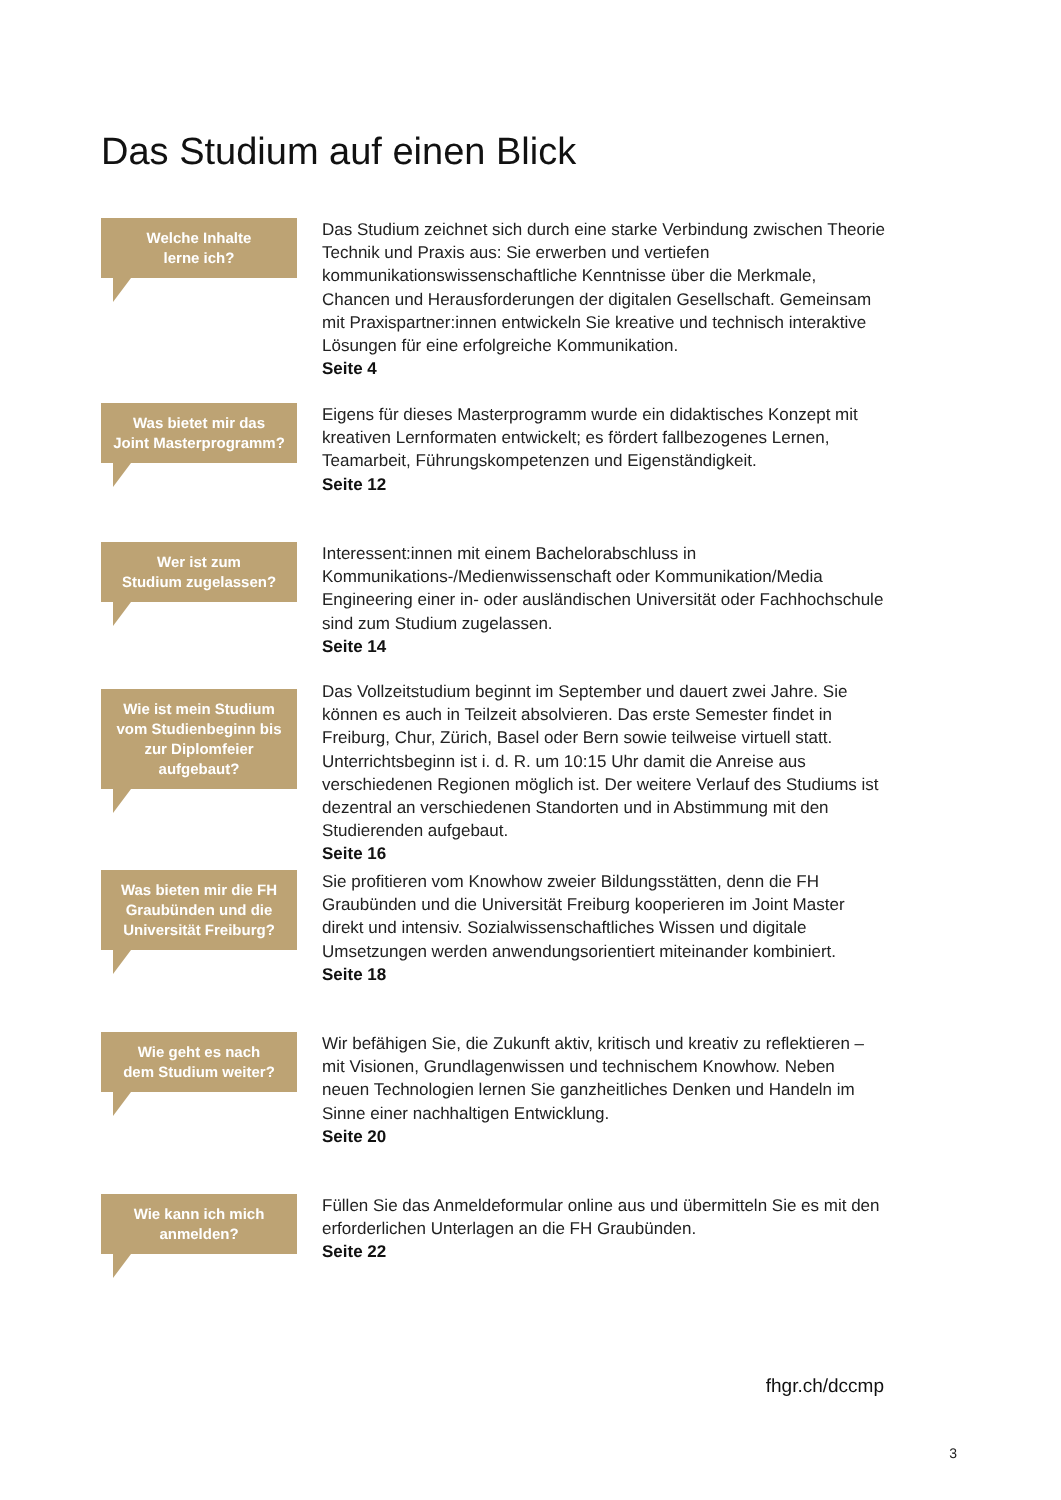Das Studium auf einen Blick
Welche Inhalte
lerne ich?
Das Studium zeichnet sich durch eine starke Verbindung zwischen Theorie Technik und Praxis aus: Sie erwerben und vertiefen kommunikationswissenschaftliche Kenntnisse über die Merkmale, Chancen und Herausforderungen der digitalen Gesellschaft. Gemeinsam mit Praxispartner:innen entwickeln Sie kreative und technisch interaktive Lösungen für eine erfolgreiche Kommunikation.
Seite 4
Was bietet mir das
Joint Masterprogramm?
Eigens für dieses Masterprogramm wurde ein didaktisches Konzept mit kreativen Lernformaten entwickelt; es fördert fallbezogenes Lernen, Teamarbeit, Führungskompetenzen und Eigenständigkeit.
Seite 12
Wer ist zum
Studium zugelassen?
Interessent:innen mit einem Bachelorabschluss in Kommunikations-/Medienwissenschaft oder Kommunikation/Media Engineering einer in- oder ausländischen Universität oder Fachhochschule sind zum Studium zugelassen.
Seite 14
Wie ist mein Studium vom Studienbeginn bis zur Diplomfeier aufgebaut?
Das Vollzeitstudium beginnt im September und dauert zwei Jahre. Sie können es auch in Teilzeit absolvieren. Das erste Semester findet in Freiburg, Chur, Zürich, Basel oder Bern sowie teilweise virtuell statt. Unterrichtsbeginn ist i. d. R. um 10:15 Uhr damit die Anreise aus verschiedenen Regionen möglich ist. Der weitere Verlauf des Studiums ist dezentral an verschiedenen Standorten und in Abstimmung mit den Studierenden aufgebaut.
Seite 16
Was bieten mir die FH Graubünden und die Universität Freiburg?
Sie profitieren vom Knowhow zweier Bildungsstätten, denn die FH Graubünden und die Universität Freiburg kooperieren im Joint Master direkt und intensiv. Sozialwissenschaftliches Wissen und digitale Umsetzungen werden anwendungsorientiert miteinander kombiniert.
Seite 18
Wie geht es nach
dem Studium weiter?
Wir befähigen Sie, die Zukunft aktiv, kritisch und kreativ zu reflektieren – mit Visionen, Grundlagenwissen und technischem Knowhow. Neben neuen Technologien lernen Sie ganzheitliches Denken und Handeln im Sinne einer nachhaltigen Entwicklung.
Seite 20
Wie kann ich mich
anmelden?
Füllen Sie das Anmeldeformular online aus und übermitteln Sie es mit den erforderlichen Unterlagen an die FH Graubünden.
Seite 22
fhgr.ch/dccmp
3